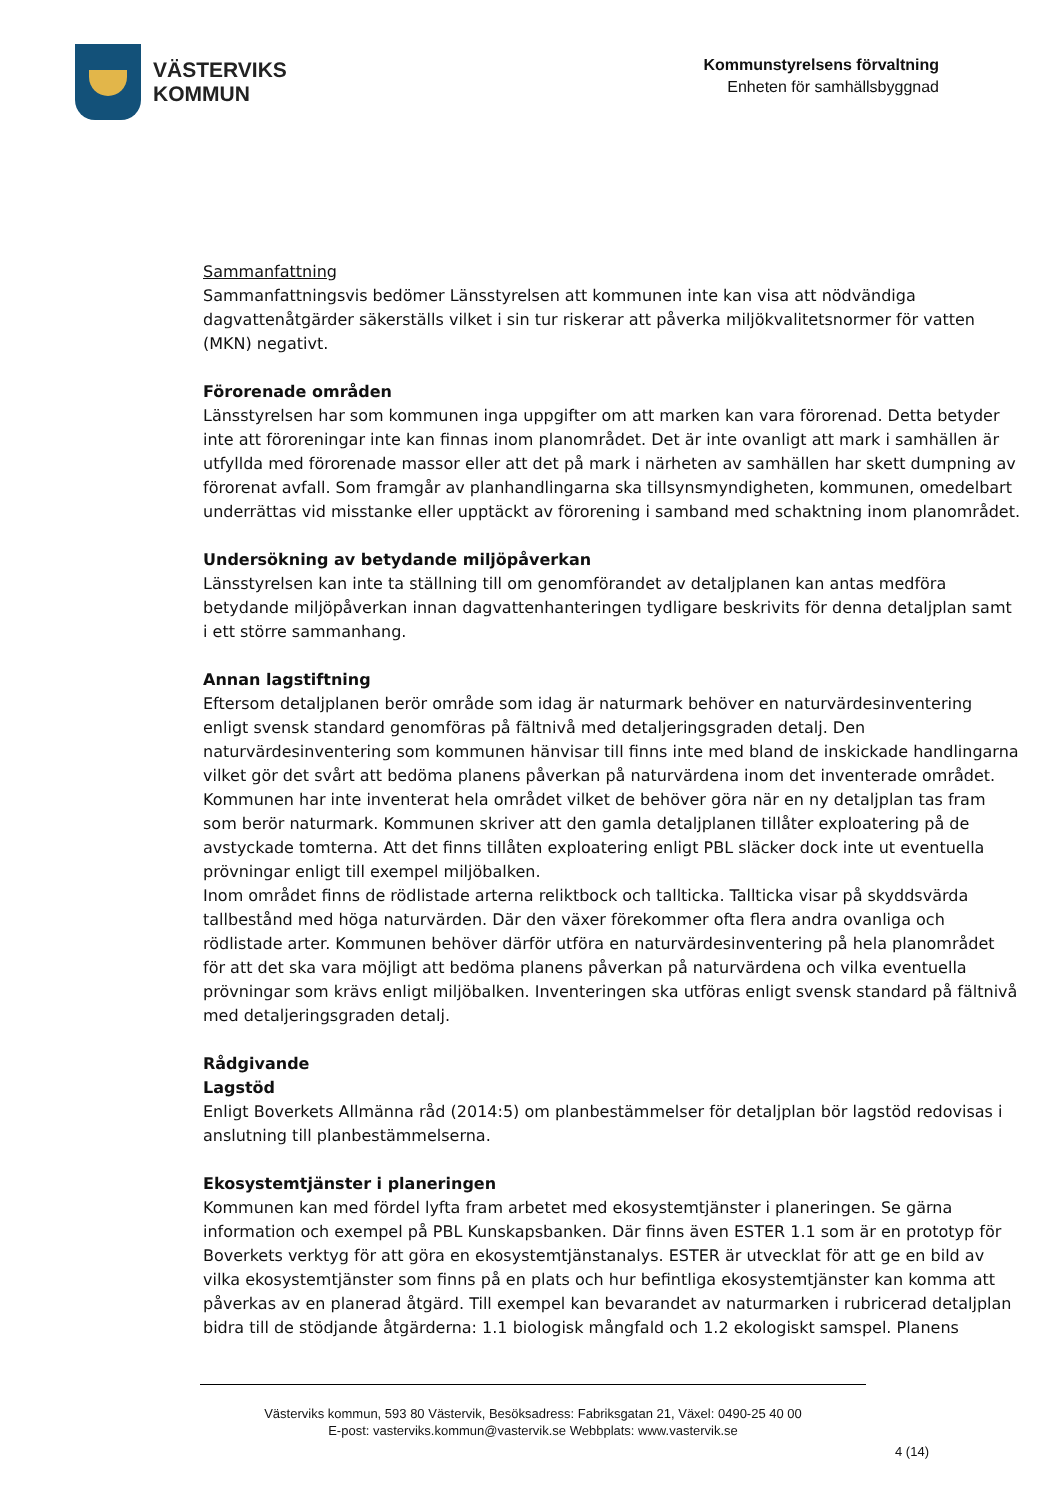VÄSTERVIKS
KOMMUN
Kommunstyrelsens förvaltning
Enheten för samhällsbyggnad
Sammanfattning
Sammanfattningsvis bedömer Länsstyrelsen att kommunen inte kan visa att nödvändiga dagvattenåtgärder säkerställs vilket i sin tur riskerar att påverka miljökvalitetsnormer för vatten (MKN) negativt.
Förorenade områden
Länsstyrelsen har som kommunen inga uppgifter om att marken kan vara förorenad. Detta betyder inte att föroreningar inte kan finnas inom planområdet. Det är inte ovanligt att mark i samhällen är utfyllda med förorenade massor eller att det på mark i närheten av samhällen har skett dumpning av förorenat avfall. Som framgår av planhandlingarna ska tillsynsmyndigheten, kommunen, omedelbart underrättas vid misstanke eller upptäckt av förorening i samband med schaktning inom planområdet.
Undersökning av betydande miljöpåverkan
Länsstyrelsen kan inte ta ställning till om genomförandet av detaljplanen kan antas medföra betydande miljöpåverkan innan dagvattenhanteringen tydligare beskrivits för denna detaljplan samt i ett större sammanhang.
Annan lagstiftning
Eftersom detaljplanen berör område som idag är naturmark behöver en naturvärdesinventering enligt svensk standard genomföras på fältnivå med detaljeringsgraden detalj. Den naturvärdesinventering som kommunen hänvisar till finns inte med bland de inskickade handlingarna vilket gör det svårt att bedöma planens påverkan på naturvärdena inom det inventerade området.
Kommunen har inte inventerat hela området vilket de behöver göra när en ny detaljplan tas fram som berör naturmark. Kommunen skriver att den gamla detaljplanen tillåter exploatering på de avstyckade tomterna. Att det finns tillåten exploatering enligt PBL släcker dock inte ut eventuella prövningar enligt till exempel miljöbalken.
Inom området finns de rödlistade arterna reliktbock och tallticka. Tallticka visar på skyddsvärda tallbestånd med höga naturvärden. Där den växer förekommer ofta flera andra ovanliga och rödlistade arter. Kommunen behöver därför utföra en naturvärdesinventering på hela planområdet för att det ska vara möjligt att bedöma planens påverkan på naturvärdena och vilka eventuella prövningar som krävs enligt miljöbalken. Inventeringen ska utföras enligt svensk standard på fältnivå med detaljeringsgraden detalj.
Rådgivande
Lagstöd
Enligt Boverkets Allmänna råd (2014:5) om planbestämmelser för detaljplan bör lagstöd redovisas i anslutning till planbestämmelserna.
Ekosystemtjänster i planeringen
Kommunen kan med fördel lyfta fram arbetet med ekosystemtjänster i planeringen. Se gärna information och exempel på PBL Kunskapsbanken. Där finns även ESTER 1.1 som är en prototyp för Boverkets verktyg för att göra en ekosystemtjänstanalys. ESTER är utvecklat för att ge en bild av vilka ekosystemtjänster som finns på en plats och hur befintliga ekosystemtjänster kan komma att påverkas av en planerad åtgärd. Till exempel kan bevarandet av naturmarken i rubricerad detaljplan bidra till de stödjande åtgärderna: 1.1 biologisk mångfald och 1.2 ekologiskt samspel. Planens
Västerviks kommun, 593 80 Västervik, Besöksadress: Fabriksgatan 21, Växel: 0490-25 40 00
E-post: vasterviks.kommun@vastervik.se Webbplats: www.vastervik.se
4 (14)